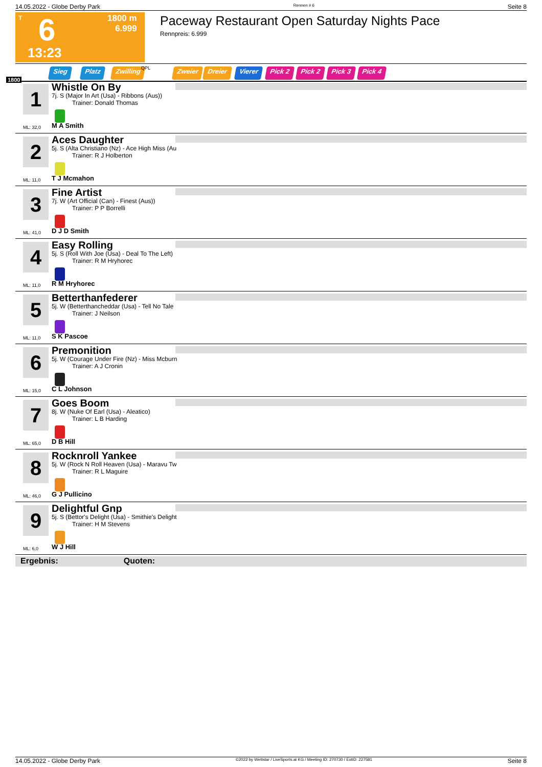14.05.2022 - Globe Derby Park Rennen # 6 Seite 8
T 6
1800 m
6.999
13:23
Paceway Restaurant Open Saturday Nights Pace
Rennpreis: 6.999
Sieg Platz Zwilling QPL Zweier Dreier Vierer Pick 2 Pick 2 Pick 3 Pick 4
1800
1
ML: 32,0
Whistle On By
7j. S (Major In Art (Usa) - Ribbons (Aus))
Trainer: Donald Thomas
M A Smith
2
ML: 11,0
Aces Daughter
5j. S (Alta Christiano (Nz) - Ace High Miss (Au
Trainer: R J Holberton
T J Mcmahon
3
ML: 41,0
Fine Artist
7j. W (Art Official (Can) - Finest (Aus))
Trainer: P P Borrelli
D J D Smith
4
ML: 11,0
Easy Rolling
5j. S (Roll With Joe (Usa) - Deal To The Left)
Trainer: R M Hryhorec
R M Hryhorec
5
ML: 11,0
Betterthanfederer
5j. W (Betterthancheddar (Usa) - Tell No Tale
Trainer: J Neilson
S K Pascoe
6
ML: 15,0
Premonition
5j. W (Courage Under Fire (Nz) - Miss Mcburn
Trainer: A J Cronin
C L Johnson
7
ML: 65,0
Goes Boom
8j. W (Nuke Of Earl (Usa) - Aleatico)
Trainer: L B Harding
D B Hill
8
ML: 46,0
Rocknroll Yankee
5j. W (Rock N Roll Heaven (Usa) - Maravu Tw
Trainer: R L Maguire
G J Pullicino
9
ML: 6,0
Delightful Gnp
5j. S (Bettor's Delight (Usa) - Smithie's Delight
Trainer: H M Stevens
W J Hill
Ergebnis: Quoten:
14.05.2022 - Globe Derby Park ©2022 by Wettstar / LiveSports.at KG / Meeting ID: 270730 / ExtID: 227581 Seite 8